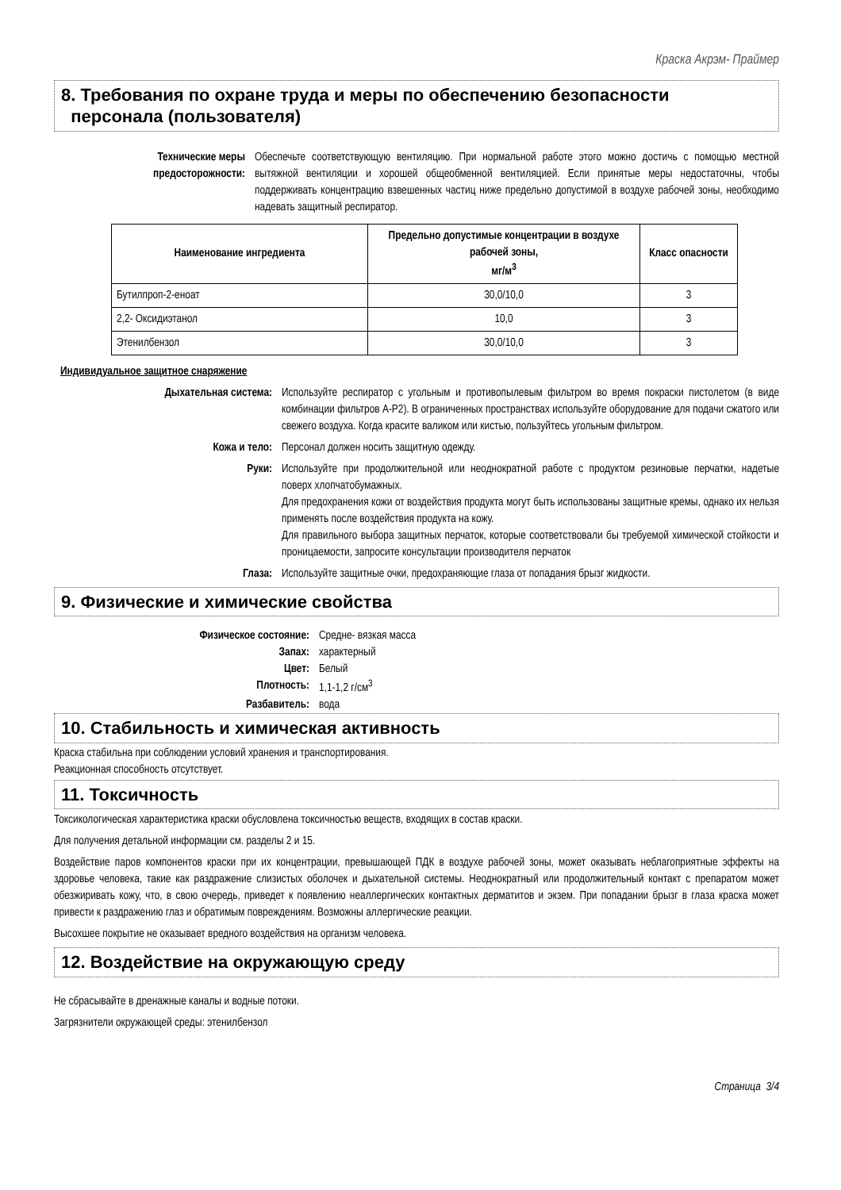Краска Акрэм- Праймер
8. Требования по охране труда и меры по обеспечению безопасности
персонала (пользователя)
Технические меры предосторожности:
Обеспечьте соответствующую вентиляцию. При нормальной работе этого можно достичь с помощью местной вытяжной вентиляции и хорошей общеобменной вентиляцией. Если принятые меры недостаточны, чтобы поддерживать концентрацию взвешенных частиц ниже предельно допустимой в воздухе рабочей зоны, необходимо надевать защитный респиратор.
| Наименование ингредиента | Предельно допустимые концентрации в воздухе рабочей зоны, мг/м<sup>3</sup> | Класс опасности |
| --- | --- | --- |
| Бутилпроп-2-еноат | 30,0/10,0 | 3 |
| 2,2- Оксидиэтанол | 10,0 | 3 |
| Этенилбензол | 30,0/10,0 | 3 |
Индивидуальное защитное снаряжение
Дыхательная система: Используйте респиратор с угольным и противопылевым фильтром во время покраски пистолетом (в виде комбинации фильтров А-Р2). В ограниченных пространствах используйте оборудование для подачи сжатого или свежего воздуха. Когда красите валиком или кистью, пользуйтесь угольным фильтром.
Кожа и тело: Персонал должен носить защитную одежду.
Руки: Используйте при продолжительной или неоднократной работе с продуктом резиновые перчатки, надетые поверх хлопчатобумажных.
Для предохранения кожи от воздействия продукта могут быть использованы защитные кремы, однако их нельзя применять после воздействия продукта на кожу.
Для правильного выбора защитных перчаток, которые соответствовали бы требуемой химической стойкости и проницаемости, запросите консультации производителя перчаток
Глаза: Используйте защитные очки, предохраняющие глаза от попадания брызг жидкости.
9. Физические и химические свойства
Физическое состояние: Средне- вязкая масса
Запах: характерный
Цвет: Белый
Плотность: 1,1-1,2 г/см<sup>3</sup>
Разбавитель: вода
10. Стабильность и химическая активность
Краска стабильна при соблюдении условий хранения и транспортирования.
Реакционная способность отсутствует.
11. Токсичность
Токсикологическая характеристика краски обусловлена токсичностью веществ, входящих в состав краски.
Для получения детальной информации см. разделы 2 и 15.
Воздействие паров компонентов краски при их концентрации, превышающей ПДК в воздухе рабочей зоны, может оказывать неблагоприятные эффекты на здоровье человека, такие как раздражение слизистых оболочек и дыхательной системы. Неоднократный или продолжительный контакт с препаратом может обезжиривать кожу, что, в свою очередь, приведет к появлению неаллергических контактных дерматитов и экзем. При попадании брызг в глаза краска может привести к раздражению глаз и обратимым повреждениям. Возможны аллергические реакции.
Высохшее покрытие не оказывает вредного воздействия на организм человека.
12. Воздействие на окружающую среду
Не сбрасывайте в дренажные каналы и водные потоки.
Загрязнители окружающей среды: этенилбензол
Страница 3/4